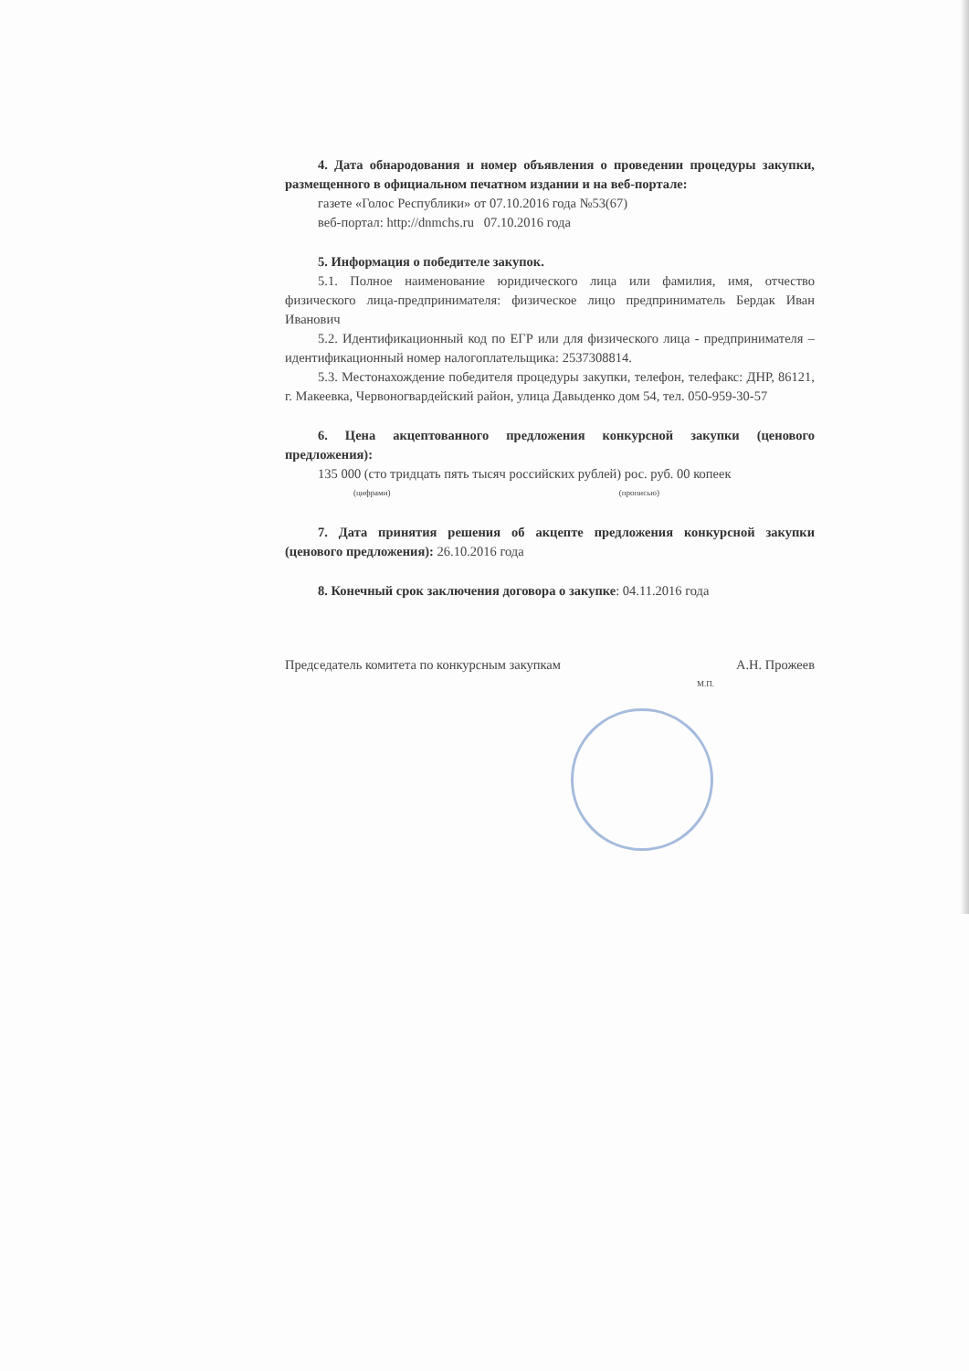4. Дата обнародования и номер объявления о проведении процедуры закупки, размещенного в официальном печатном издании и на веб-портале:
газете «Голос Республики» от 07.10.2016 года №53(67)
веб-портал: http://dnmchs.ru 07.10.2016 года
5. Информация о победителе закупок.
5.1. Полное наименование юридического лица или фамилия, имя, отчество физического лица-предпринимателя: физическое лицо предприниматель Бердак Иван Иванович
5.2. Идентификационный код по ЕГР или для физического лица - предпринимателя – идентификационный номер налогоплательщика: 2537308814.
5.3. Местонахождение победителя процедуры закупки, телефон, телефакс: ДНР, 86121, г. Макеевка, Червоногвардейский район, улица Давыденко дом 54, тел. 050-959-30-57
6. Цена акцептованного предложения конкурсной закупки (ценового предложения):
135 000 (сто тридцать пять тысяч российских рублей) рос. руб. 00 копеек
(цифрами) (прописью)
7. Дата принятия решения об акцепте предложения конкурсной закупки (ценового предложения): 26.10.2016 года
8. Конечный срок заключения договора о закупке: 04.11.2016 года
Председатель комитета по конкурсным закупкам А.Н. Прожеев
М.П.